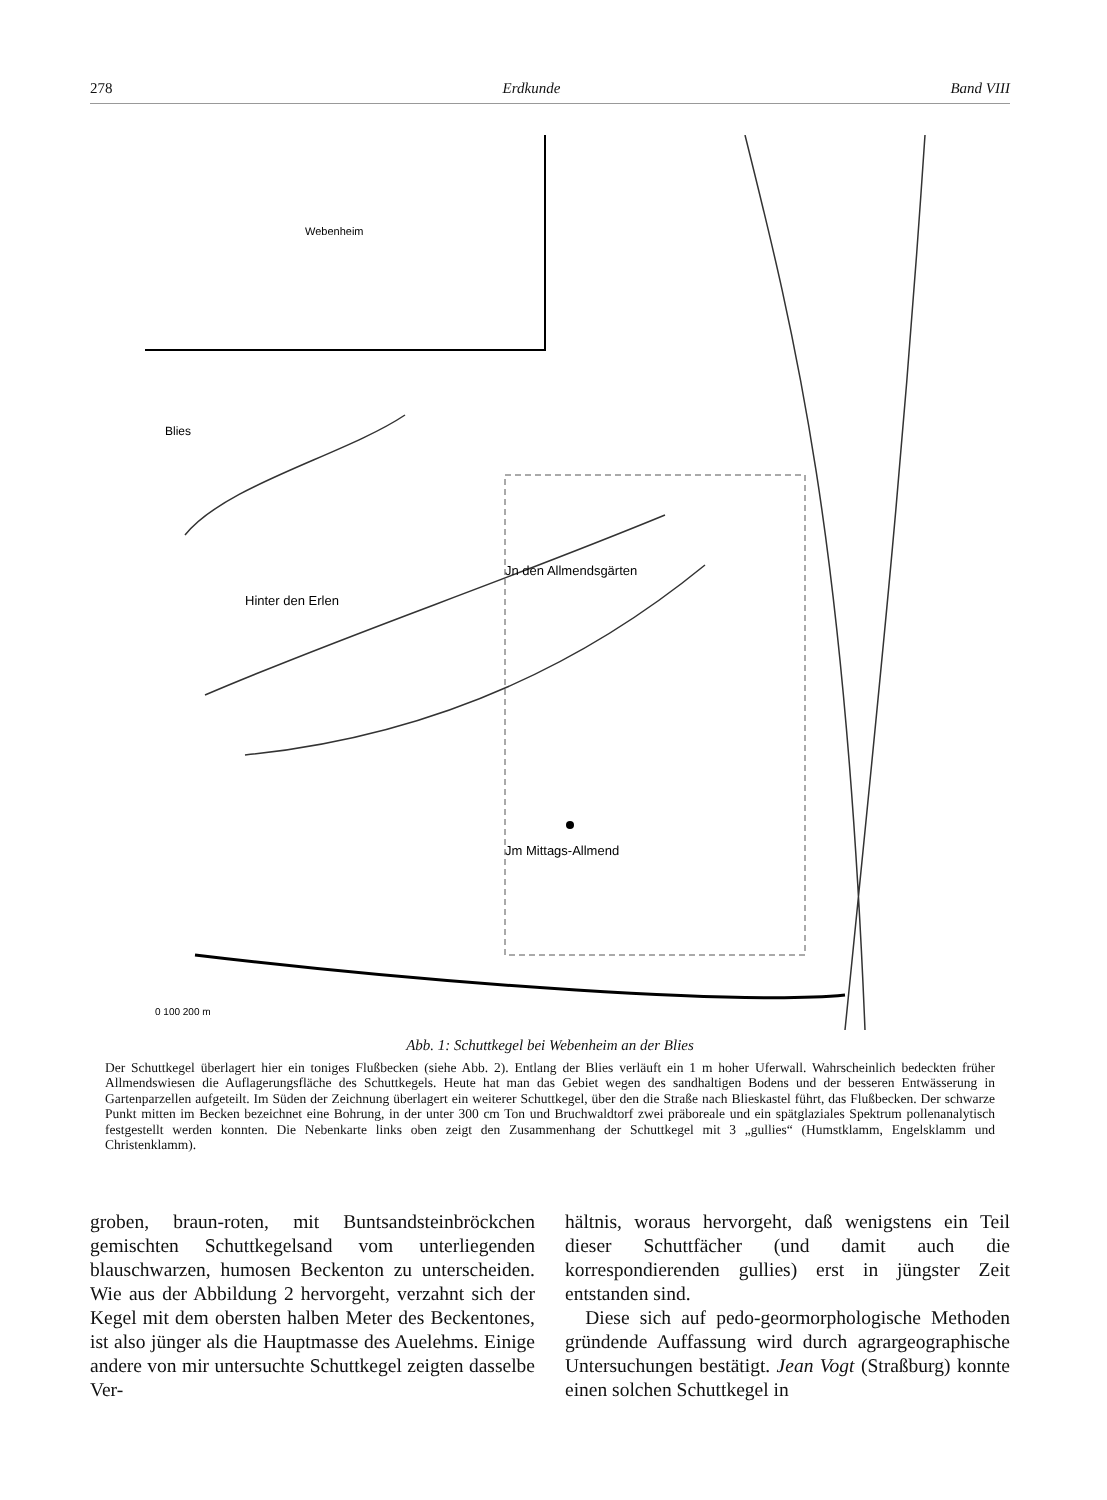278 Erdkunde Band VIII
Webenheim
Blies
Jn den Allmendsgärten
Jm Mittags-Allmend
Hinter den Erlen
0 100 200 m
Abb. 1: Schuttkegel bei Webenheim an der Blies
Der Schuttkegel überlagert hier ein toniges Flußbecken (siehe Abb. 2). Entlang der Blies verläuft ein 1 m hoher Uferwall. Wahrscheinlich bedeckten früher Allmendswiesen die Auflagerungsfläche des Schuttkegels. Heute hat man das Gebiet wegen des sandhaltigen Bodens und der besseren Entwässerung in Gartenparzellen aufgeteilt. Im Süden der Zeichnung überlagert ein weiterer Schuttkegel, über den die Straße nach Blieskastel führt, das Flußbecken. Der schwarze Punkt mitten im Becken bezeichnet eine Bohrung, in der unter 300 cm Ton und Bruchwaldtorf zwei präboreale und ein spätglaziales Spektrum pollenanalytisch festgestellt werden konnten. Die Nebenkarte links oben zeigt den Zusammenhang der Schuttkegel mit 3 „gullies“ (Humstklamm, Engelsklamm und Christenklamm).
groben, braun-roten, mit Buntsandsteinbröckchen gemischten Schuttkegelsand vom unterliegenden blauschwarzen, humosen Beckenton zu unterscheiden. Wie aus der Abbildung 2 hervorgeht, verzahnt sich der Kegel mit dem obersten halben Meter des Beckentones, ist also jünger als die Hauptmasse des Auelehms. Einige andere von mir untersuchte Schuttkegel zeigten dasselbe Ver-
hältnis, woraus hervorgeht, daß wenigstens ein Teil dieser Schuttfächer (und damit auch die korrespondierenden gullies) erst in jüngster Zeit entstanden sind.
Diese sich auf pedo-geormorphologische Methoden gründende Auffassung wird durch agrargeographische Untersuchungen bestätigt. Jean Vogt (Straßburg) konnte einen solchen Schuttkegel in